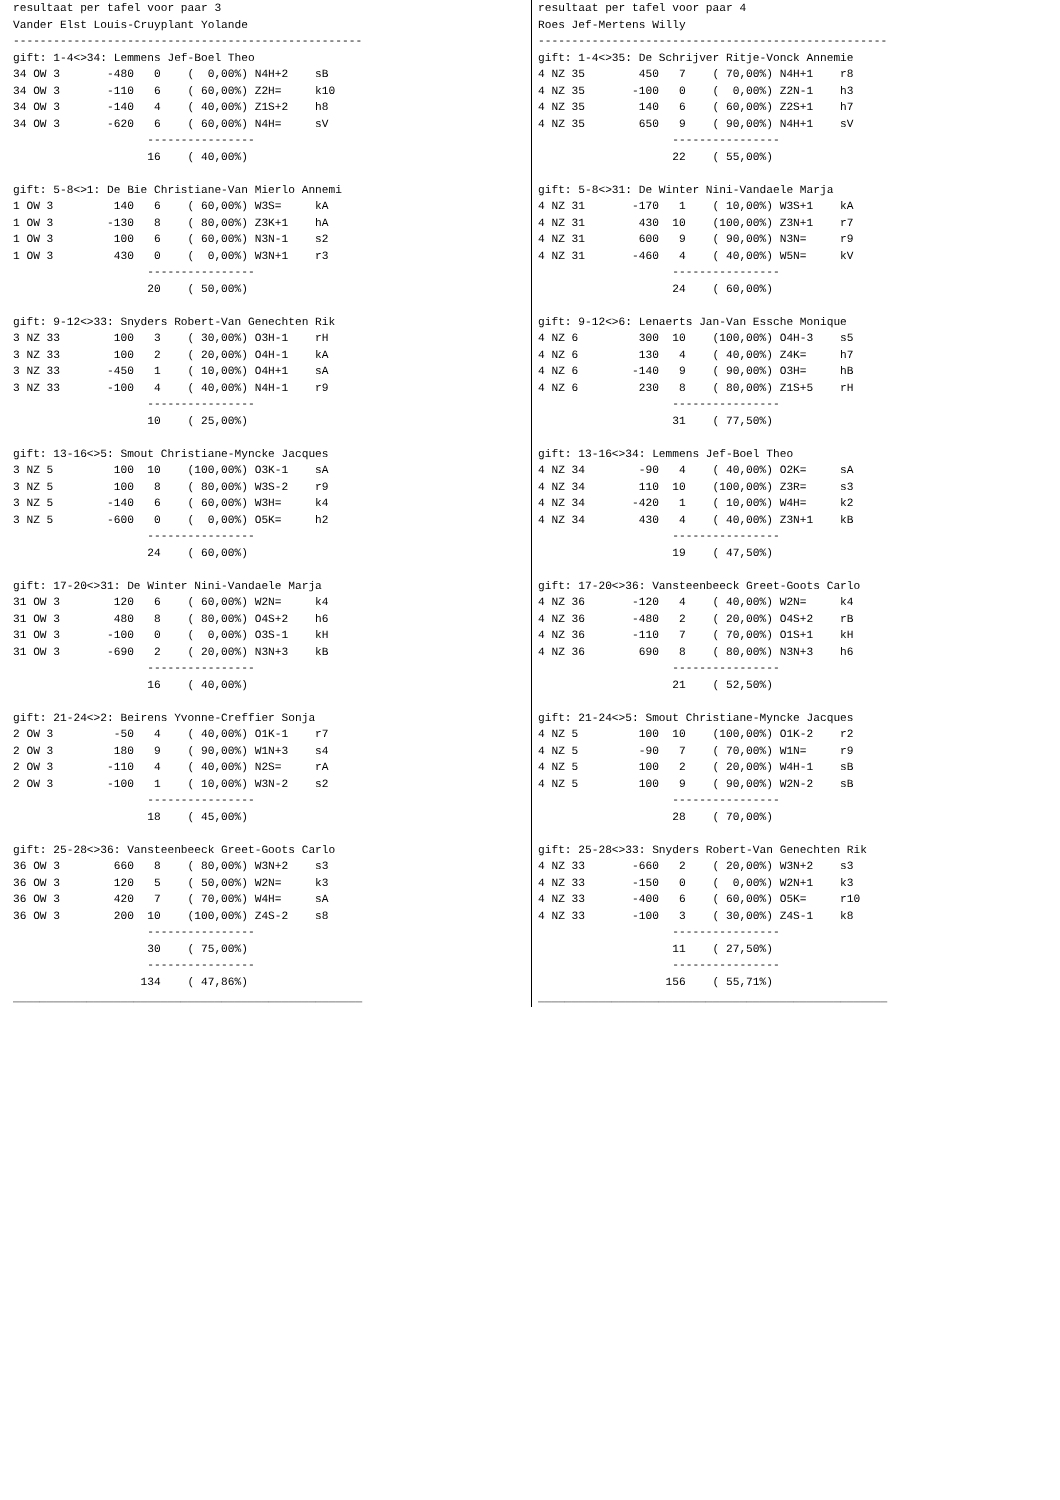resultaat per tafel voor paar 3
Vander Elst Louis-Cruyplant Yolande
----------------------------------------------------
gift: 1-4<>34: Lemmens Jef-Boel Theo
34 OW 3       -480   0    (  0,00%) N4H+2    sB
34 OW 3       -110   6    ( 60,00%) Z2H=     k10
34 OW 3       -140   4    ( 40,00%) Z1S+2    h8
34 OW 3       -620   6    ( 60,00%) N4H=     sV
                    ----------------
                    16    ( 40,00%)

gift: 5-8<>1: De Bie Christiane-Van Mierlo Annemi
1 OW 3         140   6    ( 60,00%) W3S=     kA
1 OW 3        -130   8    ( 80,00%) Z3K+1    hA
1 OW 3         100   6    ( 60,00%) N3N-1    s2
1 OW 3         430   0    (  0,00%) W3N+1    r3
                    ----------------
                    20    ( 50,00%)

gift: 9-12<>33: Snyders Robert-Van Genechten Rik
3 NZ 33        100   3    ( 30,00%) O3H-1    rH
3 NZ 33        100   2    ( 20,00%) O4H-1    kA
3 NZ 33       -450   1    ( 10,00%) O4H+1    sA
3 NZ 33       -100   4    ( 40,00%) N4H-1    r9
                    ----------------
                    10    ( 25,00%)

gift: 13-16<>5: Smout Christiane-Myncke Jacques
3 NZ 5         100  10    (100,00%) O3K-1    sA
3 NZ 5         100   8    ( 80,00%) W3S-2    r9
3 NZ 5        -140   6    ( 60,00%) W3H=     k4
3 NZ 5        -600   0    (  0,00%) O5K=     h2
                    ----------------
                    24    ( 60,00%)

gift: 17-20<>31: De Winter Nini-Vandaele Marja
31 OW 3        120   6    ( 60,00%) W2N=     k4
31 OW 3        480   8    ( 80,00%) O4S+2    h6
31 OW 3       -100   0    (  0,00%) O3S-1    kH
31 OW 3       -690   2    ( 20,00%) N3N+3    kB
                    ----------------
                    16    ( 40,00%)

gift: 21-24<>2: Beirens Yvonne-Creffier Sonja
2 OW 3         -50   4    ( 40,00%) O1K-1    r7
2 OW 3         180   9    ( 90,00%) W1N+3    s4
2 OW 3        -110   4    ( 40,00%) N2S=     rA
2 OW 3        -100   1    ( 10,00%) W3N-2    s2
                    ----------------
                    18    ( 45,00%)

gift: 25-28<>36: Vansteenbeeck Greet-Goots Carlo
36 OW 3        660   8    ( 80,00%) W3N+2    s3
36 OW 3        120   5    ( 50,00%) W2N=     k3
36 OW 3        420   7    ( 70,00%) W4H=     sA
36 OW 3        200  10    (100,00%) Z4S-2    s8
                    ----------------
                    30    ( 75,00%)
                    ----------------
                   134    ( 47,86%)
____________________________________________________
resultaat per tafel voor paar 4
Roes Jef-Mertens Willy
----------------------------------------------------
gift: 1-4<>35: De Schrijver Ritje-Vonck Annemie
4 NZ 35        450   7    ( 70,00%) N4H+1    r8
4 NZ 35       -100   0    (  0,00%) Z2N-1    h3
4 NZ 35        140   6    ( 60,00%) Z2S+1    h7
4 NZ 35        650   9    ( 90,00%) N4H+1    sV
                    ----------------
                    22    ( 55,00%)

gift: 5-8<>31: De Winter Nini-Vandaele Marja
4 NZ 31       -170   1    ( 10,00%) W3S+1    kA
4 NZ 31        430  10    (100,00%) Z3N+1    r7
4 NZ 31        600   9    ( 90,00%) N3N=     r9
4 NZ 31       -460   4    ( 40,00%) W5N=     kV
                    ----------------
                    24    ( 60,00%)

gift: 9-12<>6: Lenaerts Jan-Van Essche Monique
4 NZ 6         300  10    (100,00%) O4H-3    s5
4 NZ 6         130   4    ( 40,00%) Z4K=     h7
4 NZ 6        -140   9    ( 90,00%) O3H=     hB
4 NZ 6         230   8    ( 80,00%) Z1S+5    rH
                    ----------------
                    31    ( 77,50%)

gift: 13-16<>34: Lemmens Jef-Boel Theo
4 NZ 34        -90   4    ( 40,00%) O2K=     sA
4 NZ 34        110  10    (100,00%) Z3R=     s3
4 NZ 34       -420   1    ( 10,00%) W4H=     k2
4 NZ 34        430   4    ( 40,00%) Z3N+1    kB
                    ----------------
                    19    ( 47,50%)

gift: 17-20<>36: Vansteenbeeck Greet-Goots Carlo
4 NZ 36       -120   4    ( 40,00%) W2N=     k4
4 NZ 36       -480   2    ( 20,00%) O4S+2    rB
4 NZ 36       -110   7    ( 70,00%) O1S+1    kH
4 NZ 36        690   8    ( 80,00%) N3N+3    h6
                    ----------------
                    21    ( 52,50%)

gift: 21-24<>5: Smout Christiane-Myncke Jacques
4 NZ 5         100  10    (100,00%) O1K-2    r2
4 NZ 5         -90   7    ( 70,00%) W1N=     r9
4 NZ 5         100   2    ( 20,00%) W4H-1    sB
4 NZ 5         100   9    ( 90,00%) W2N-2    sB
                    ----------------
                    28    ( 70,00%)

gift: 25-28<>33: Snyders Robert-Van Genechten Rik
4 NZ 33       -660   2    ( 20,00%) W3N+2    s3
4 NZ 33       -150   0    (  0,00%) W2N+1    k3
4 NZ 33       -400   6    ( 60,00%) O5K=     r10
4 NZ 33       -100   3    ( 30,00%) Z4S-1    k8
                    ----------------
                    11    ( 27,50%)
                    ----------------
                   156    ( 55,71%)
____________________________________________________